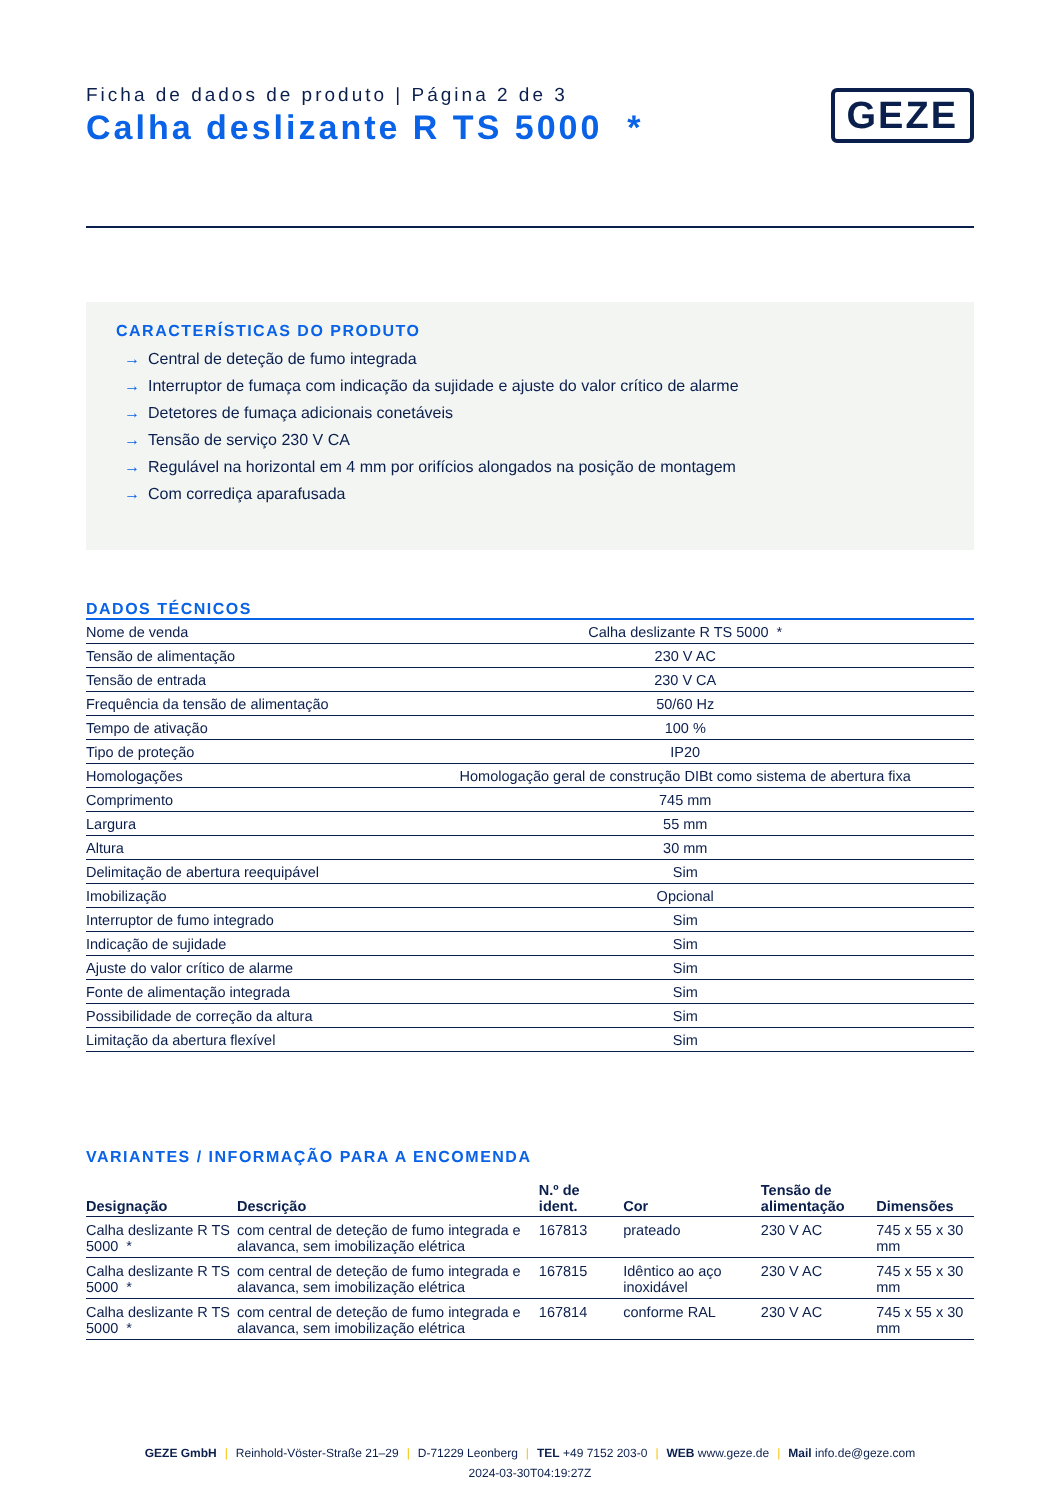Ficha de dados de produto | Página 2 de 3
Calha deslizante R TS 5000 *
GEZE
CARACTERÍSTICAS DO PRODUTO
→ Central de deteção de fumo integrada
→ Interruptor de fumaça com indicação da sujidade e ajuste do valor crítico de alarme
→ Detetores de fumaça adicionais conetáveis
→ Tensão de serviço 230 V CA
→ Regulável na horizontal em 4 mm por orifícios alongados na posição de montagem
→ Com corrediça aparafusada
DADOS TÉCNICOS
| Nome de venda | Calha deslizante R TS 5000 * |
| Tensão de alimentação | 230 V AC |
| Tensão de entrada | 230 V CA |
| Frequência da tensão de alimentação | 50/60 Hz |
| Tempo de ativação | 100 % |
| Tipo de proteção | IP20 |
| Homologações | Homologação geral de construção DIBt como sistema de abertura fixa |
| Comprimento | 745 mm |
| Largura | 55 mm |
| Altura | 30 mm |
| Delimitação de abertura reequipável | Sim |
| Imobilização | Opcional |
| Interruptor de fumo integrado | Sim |
| Indicação de sujidade | Sim |
| Ajuste do valor crítico de alarme | Sim |
| Fonte de alimentação integrada | Sim |
| Possibilidade de correção da altura | Sim |
| Limitação da abertura flexível | Sim |
VARIANTES / INFORMAÇÃO PARA A ENCOMENDA
| Designação | Descrição | N.º de ident. | Cor | Tensão de alimentação | Dimensões |
| --- | --- | --- | --- | --- | --- |
| Calha deslizante R TS 5000 * | com central de deteção de fumo integrada e alavanca, sem imobilização elétrica | 167813 | prateado | 230 V AC | 745 x 55 x 30 mm |
| Calha deslizante R TS 5000 * | com central de deteção de fumo integrada e alavanca, sem imobilização elétrica | 167815 | Idêntico ao aço inoxidável | 230 V AC | 745 x 55 x 30 mm |
| Calha deslizante R TS 5000 * | com central de deteção de fumo integrada e alavanca, sem imobilização elétrica | 167814 | conforme RAL | 230 V AC | 745 x 55 x 30 mm |
GEZE GmbH | Reinhold-Vöster-Straße 21–29 | D-71229 Leonberg | TEL +49 7152 203-0 | WEB www.geze.de | Mail info.de@geze.com
2024-03-30T04:19:27Z